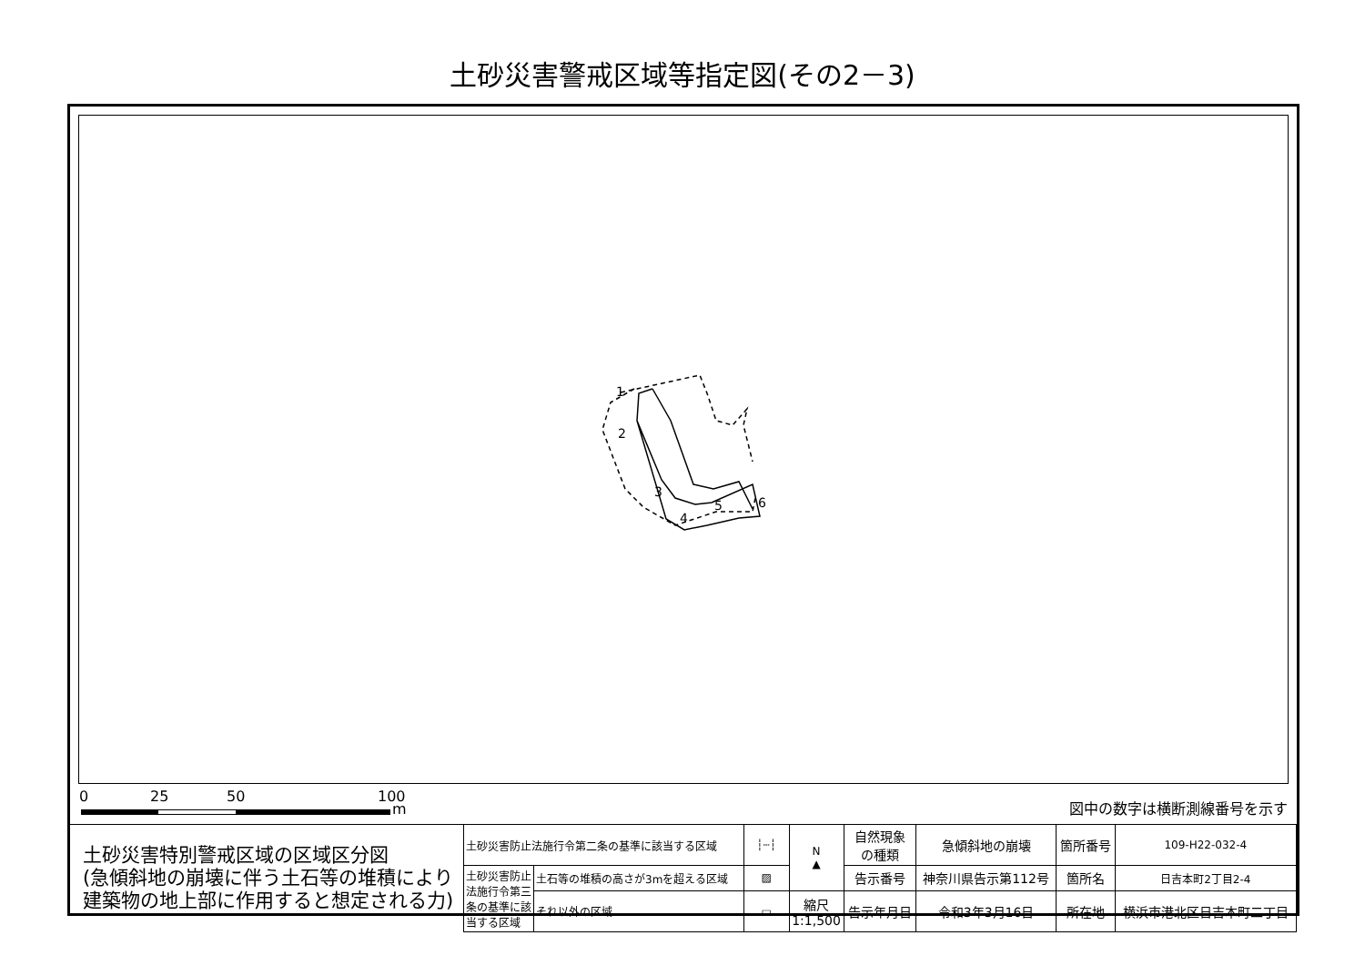土砂災害警戒区域等指定図(その2－3)
1
2
3
4
5
6
0 25 50 100
m 図中の数字は横断測線番号を示す
| 土砂災害特別警戒区域の区域区分図 (急傾斜地の崩壊に伴う土石等の堆積により 建築物の地上部に作用すると想定される力) | 土砂災害防止法施行令第二条の基準に該当する区域 | | ┆┄┆ | N ▲ | 自然現象 の種類 | 急傾斜地の崩壊 | 箇所番号 | 109-H22-032-4 |
| | 土砂災害防止法施行令第三条の基準に該当する区域 | 土石等の堆積の高さが3mを超える区域 | ▨ | | 告示番号 | 神奈川県告示第112号 | 箇所名 | 日吉本町2丁目2-4 |
| | | それ以外の区域 | ▭ | 縮尺 1:1,500 | 告示年月日 | 令和3年3月16日 | 所在地 | 横浜市港北区日吉本町二丁目 |